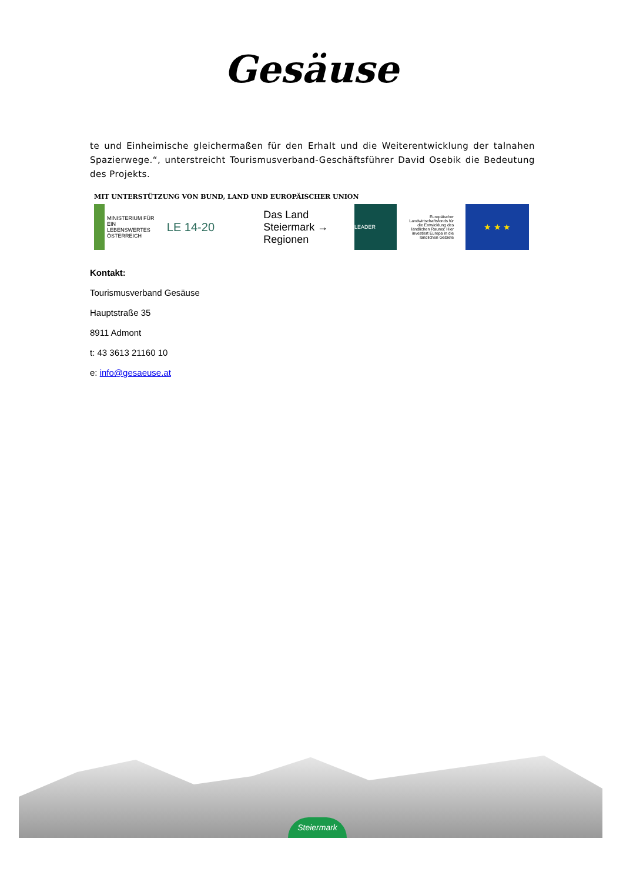Gesäuse
te und Einheimische gleichermaßen für den Erhalt und die Weiterentwicklung der talnahen Spazierwege.“, unterstreicht Tourismusverband-Geschäftsführer David Osebik die Bedeutung des Projekts.
MIT UNTERSTÜTZUNG VON BUND, LAND UND EUROPÄISCHER UNION
MINISTERIUM FÜR EIN LEBENSWERTES ÖSTERREICH
LE 14-20 Das Land Steiermark → Regionen
LEADER
Europäischer Landwirtschaftsfonds für die Entwicklung des ländlichen Raums: Hier investiert Europa in die ländlichen Gebiete
★ ★ ★
Kontakt:
Tourismusverband Gesäuse
Hauptstraße 35
8911 Admont
t: 43 3613 21160 10
e: info@gesaeuse.at
Steiermark